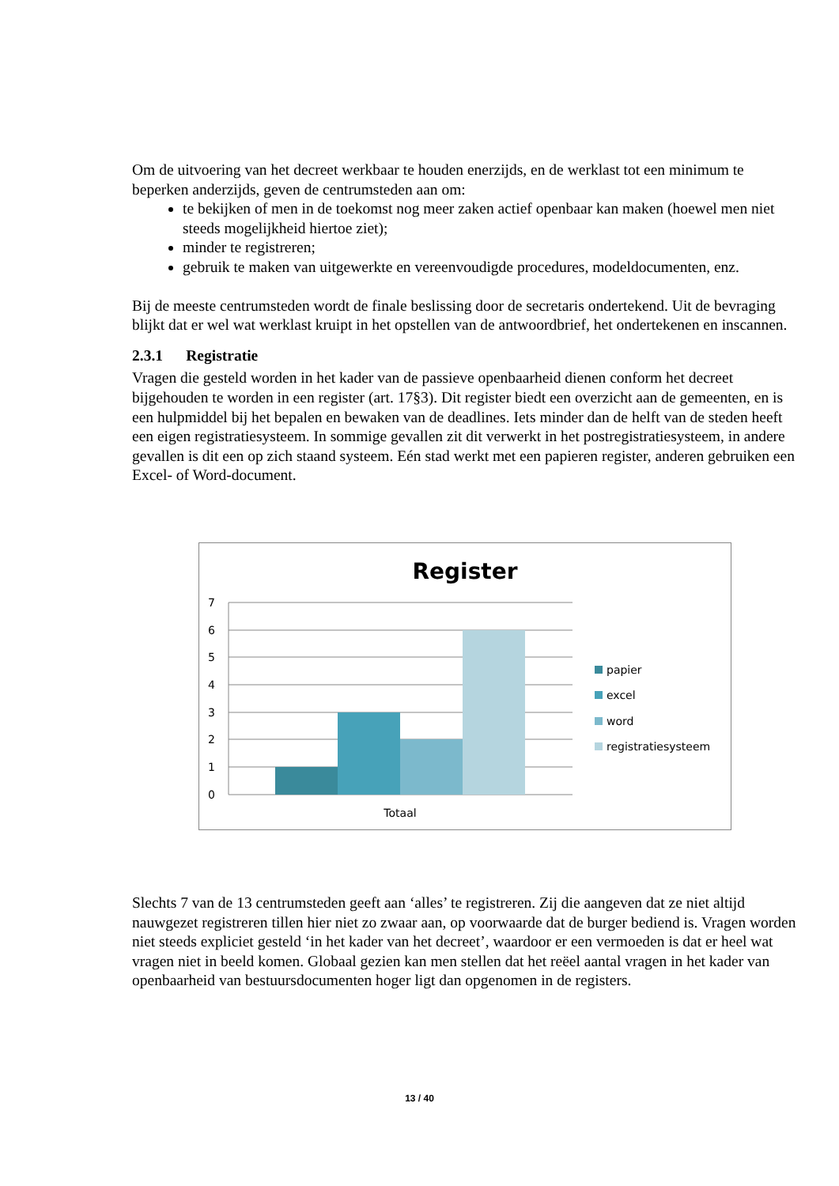Om de uitvoering van het decreet werkbaar te houden enerzijds, en de werklast tot een minimum te beperken anderzijds, geven de centrumsteden aan om:
te bekijken of men in de toekomst nog meer zaken actief openbaar kan maken (hoewel men niet steeds mogelijkheid hiertoe ziet);
minder te registreren;
gebruik te maken van uitgewerkte en vereenvoudigde procedures, modeldocumenten, enz.
Bij de meeste centrumsteden wordt de finale beslissing door de secretaris ondertekend. Uit de bevraging blijkt dat er wel wat werklast kruipt in het opstellen van de antwoordbrief, het ondertekenen en inscannen.
2.3.1 Registratie
Vragen die gesteld worden in het kader van de passieve openbaarheid dienen conform het decreet bijgehouden te worden in een register (art. 17§3). Dit register biedt een overzicht aan de gemeenten, en is een hulpmiddel bij het bepalen en bewaken van de deadlines. Iets minder dan de helft van de steden heeft een eigen registratiesysteem. In sommige gevallen zit dit verwerkt in het postregistratiesysteem, in andere gevallen is dit een op zich staand systeem. Eén stad werkt met een papieren register, anderen gebruiken een Excel- of Word-document.
Register
7
6
5
4
3
2
1
0
Totaal
papier
excel
word
registratiesysteem
Slechts 7 van de 13 centrumsteden geeft aan ‘alles’ te registreren. Zij die aangeven dat ze niet altijd nauwgezet registreren tillen hier niet zo zwaar aan, op voorwaarde dat de burger bediend is. Vragen worden niet steeds expliciet gesteld ‘in het kader van het decreet’, waardoor er een vermoeden is dat er heel wat vragen niet in beeld komen. Globaal gezien kan men stellen dat het reëel aantal vragen in het kader van openbaarheid van bestuursdocumenten hoger ligt dan opgenomen in de registers.
13 / 40